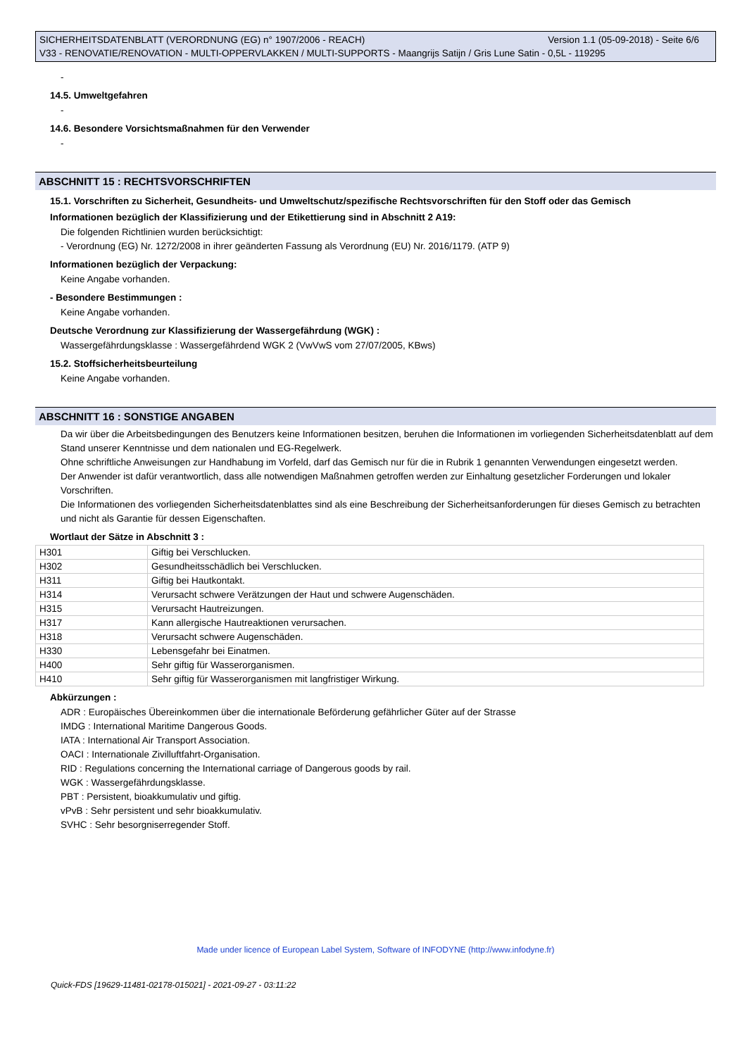Version 1.1 (05-09-2018) - Seite 6/6 SICHERHEITSDATENBLATT (VERORDNUNG (EG) n° 1907/2006 - REACH)
V33 - RENOVATIE/RENOVATION - MULTI-OPPERVLAKKEN / MULTI-SUPPORTS - Maangrijs Satijn / Gris Lune Satin - 0,5L - 119295
-
14.5. Umweltgefahren
-
14.6. Besondere Vorsichtsmaßnahmen für den Verwender
-
ABSCHNITT 15 : RECHTSVORSCHRIFTEN
15.1. Vorschriften zu Sicherheit, Gesundheits- und Umweltschutz/spezifische Rechtsvorschriften für den Stoff oder das Gemisch
Informationen bezüglich der Klassifizierung und der Etikettierung sind in Abschnitt 2 A19:
Die folgenden Richtlinien wurden berücksichtigt:
- Verordnung (EG) Nr. 1272/2008 in ihrer geänderten Fassung als Verordnung (EU) Nr. 2016/1179. (ATP 9)
Informationen bezüglich der Verpackung:
Keine Angabe vorhanden.
- Besondere Bestimmungen :
Keine Angabe vorhanden.
Deutsche Verordnung zur Klassifizierung der Wassergefährdung (WGK) :
Wassergefährdungsklasse : Wassergefährdend WGK 2 (VwVwS vom 27/07/2005, KBws)
15.2. Stoffsicherheitsbeurteilung
Keine Angabe vorhanden.
ABSCHNITT 16 : SONSTIGE ANGABEN
Da wir über die Arbeitsbedingungen des Benutzers keine Informationen besitzen, beruhen die Informationen im vorliegenden Sicherheitsdatenblatt auf dem Stand unserer Kenntnisse und dem nationalen und EG-Regelwerk.
Ohne schriftliche Anweisungen zur Handhabung im Vorfeld, darf das Gemisch nur für die in Rubrik 1 genannten Verwendungen eingesetzt werden.
Der Anwender ist dafür verantwortlich, dass alle notwendigen Maßnahmen getroffen werden zur Einhaltung gesetzlicher Forderungen und lokaler Vorschriften.
Die Informationen des vorliegenden Sicherheitsdatenblattes sind als eine Beschreibung der Sicherheitsanforderungen für dieses Gemisch zu betrachten und nicht als Garantie für dessen Eigenschaften.
Wortlaut der Sätze in Abschnitt 3 :
| H301 | Giftig bei Verschlucken. |
| H302 | Gesundheitsschädlich bei Verschlucken. |
| H311 | Giftig bei Hautkontakt. |
| H314 | Verursacht schwere Verätzungen der Haut und schwere Augenschäden. |
| H315 | Verursacht Hautreizungen. |
| H317 | Kann allergische Hautreaktionen verursachen. |
| H318 | Verursacht schwere Augenschäden. |
| H330 | Lebensgefahr bei Einatmen. |
| H400 | Sehr giftig für Wasserorganismen. |
| H410 | Sehr giftig für Wasserorganismen mit langfristiger Wirkung. |
Abkürzungen :
ADR : Europäisches Übereinkommen über die internationale Beförderung gefährlicher Güter auf der Strasse
IMDG : International Maritime Dangerous Goods.
IATA : International Air Transport Association.
OACI : Internationale Zivilluftfahrt-Organisation.
RID : Regulations concerning the International carriage of Dangerous goods by rail.
WGK : Wassergefährdungsklasse.
PBT : Persistent, bioakkumulativ und giftig.
vPvB : Sehr persistent und sehr bioakkumulativ.
SVHC : Sehr besorgniserregender Stoff.
Made under licence of European Label System, Software of INFODYNE (http://www.infodyne.fr)
Quick-FDS [19629-11481-02178-015021] - 2021-09-27 - 03:11:22